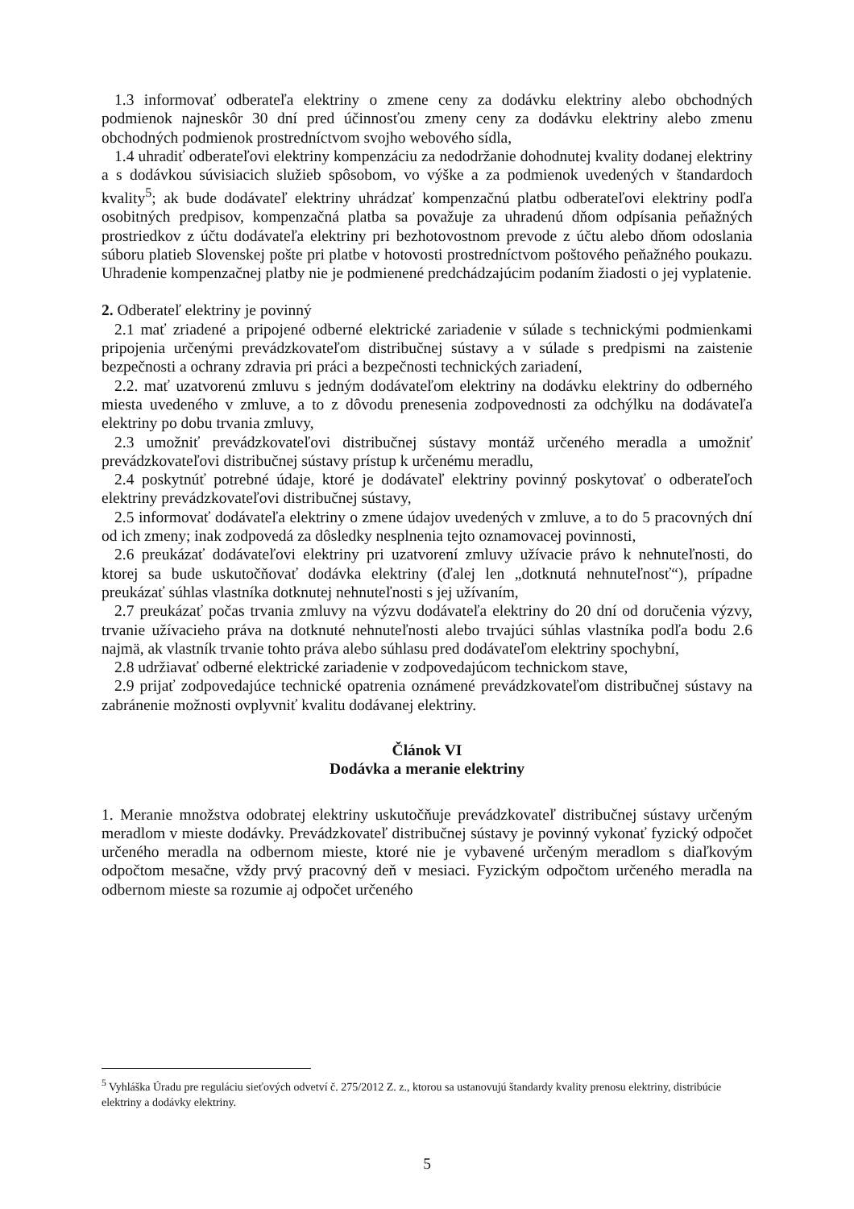1.3 informovať odberateľa elektriny o zmene ceny za dodávku elektriny alebo obchodných podmienok najneskôr 30 dní pred účinnosťou zmeny ceny za dodávku elektriny alebo zmenu obchodných podmienok prostredníctvom svojho webového sídla,
1.4 uhradiť odberateľovi elektriny kompenzáciu za nedodržanie dohodnutej kvality dodanej elektriny a s dodávkou súvisiacich služieb spôsobom, vo výške a za podmienok uvedených v štandardoch kvality<sup>5</sup>; ak bude dodávateľ elektriny uhrádzať kompenzačnú platbu odberateľovi elektriny podľa osobitných predpisov, kompenzačná platba sa považuje za uhradenú dňom odpísania peňažných prostriedkov z účtu dodávateľa elektriny pri bezhotovostnom prevode z účtu alebo dňom odoslania súboru platieb Slovenskej pošte pri platbe v hotovosti prostredníctvom poštového peňažného poukazu. Uhradenie kompenzačnej platby nie je podmienené predchádzajúcim podaním žiadosti o jej vyplatenie.
2. Odberateľ elektriny je povinný
2.1 mať zriadené a pripojené odberné elektrické zariadenie v súlade s technickými podmienkami pripojenia určenými prevádzkovateľom distribučnej sústavy a v súlade s predpismi na zaistenie bezpečnosti a ochrany zdravia pri práci a bezpečnosti technických zariadení,
2.2. mať uzatvorenú zmluvu s jedným dodávateľom elektriny na dodávku elektriny do odberného miesta uvedeného v zmluve, a to z dôvodu prenesenia zodpovednosti za odchýlku na dodávateľa elektriny po dobu trvania zmluvy,
2.3 umožniť prevádzkovateľovi distribučnej sústavy montáž určeného meradla a umožniť prevádzkovateľovi distribučnej sústavy prístup k určenému meradlu,
2.4 poskytnúť potrebné údaje, ktoré je dodávateľ elektriny povinný poskytovať o odberateľoch elektriny prevádzkovateľovi distribučnej sústavy,
2.5 informovať dodávateľa elektriny o zmene údajov uvedených v zmluve, a to do 5 pracovných dní od ich zmeny; inak zodpovedá za dôsledky nesplnenia tejto oznamovacej povinnosti,
2.6 preukázať dodávateľovi elektriny pri uzatvorení zmluvy užívacie právo k nehnuteľnosti, do ktorej sa bude uskutočňovať dodávka elektriny (ďalej len „dotknutá nehnuteľnosť“), prípadne preukázať súhlas vlastníka dotknutej nehnuteľnosti s jej užívaním,
2.7 preukázať počas trvania zmluvy na výzvu dodávateľa elektriny do 20 dní od doručenia výzvy, trvanie užívacieho práva na dotknuté nehnuteľnosti alebo trvajúci súhlas vlastníka podľa bodu 2.6 najmä, ak vlastník trvanie tohto práva alebo súhlasu pred dodávateľom elektriny spochybní,
2.8 udržiavať odberné elektrické zariadenie v zodpovedajúcom technickom stave,
2.9 prijať zodpovedajúce technické opatrenia oznámené prevádzkovateľom distribučnej sústavy na zabránenie možnosti ovplyvniť kvalitu dodávanej elektriny.
Článok VI
Dodávka a meranie elektriny
1. Meranie množstva odobratej elektriny uskutočňuje prevádzkovateľ distribučnej sústavy určeným meradlom v mieste dodávky. Prevádzkovateľ distribučnej sústavy je povinný vykonať fyzický odpočet určeného meradla na odbernom mieste, ktoré nie je vybavené určeným meradlom s diaľkovým odpočtom mesačne, vždy prvý pracovný deň v mesiaci. Fyzickým odpočtom určeného meradla na odbernom mieste sa rozumie aj odpočet určeného
<sup>5</sup> Vyhláška Úradu pre reguláciu sieťových odvetví č. 275/2012 Z. z., ktorou sa ustanovujú štandardy kvality prenosu elektriny, distribúcie elektriny a dodávky elektriny.
5